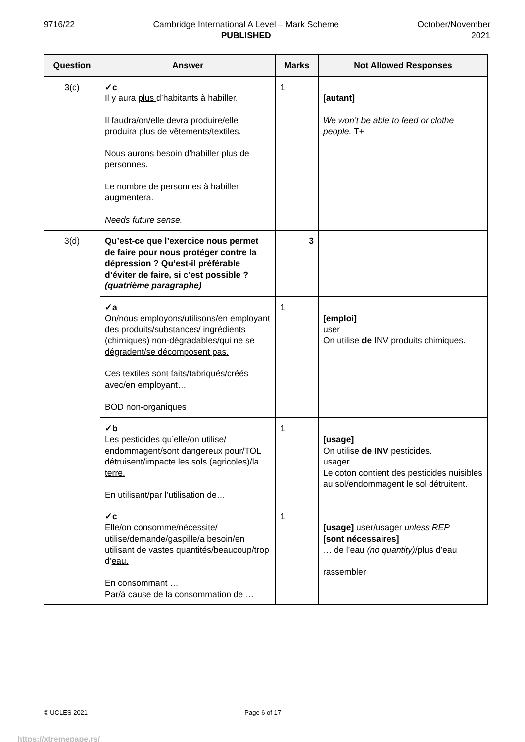9716/22 Cambridge International A Level – Mark Scheme
PUBLISHED
October/November
2021
| Question | Answer | Marks | Not Allowed Responses |
| --- | --- | --- | --- |
| 3(c) | ✓c Il y aura plus d’habitants à habiller. Il faudra/on/elle devra produire/elle produira plus de vêtements/textiles. Nous aurons besoin d’habiller plus de personnes. Le nombre de personnes à habiller augmentera. Needs future sense. | 1 | [autant] We won’t be able to feed or clothe people. T+ |
| 3(d) | Qu’est-ce que l’exercice nous permet de faire pour nous protéger contre la dépression ? Qu’est-il préférable d’éviter de faire, si c’est possible ? (quatrième paragraphe) | 3 | |
| | ✓a On/nous employons/utilisons/en employant des produits/substances/ ingrédients (chimiques) non-dégradables/qui ne se dégradent/se décomposent pas. Ces textiles sont faits/fabriqués/créés avec/en employant… BOD non-organiques | 1 | [emploi] user On utilise de INV produits chimiques. |
| | ✓b Les pesticides qu’elle/on utilise/ endommagent/sont dangereux pour/TOL détruisent/impacte les sols (agricoles)/la terre. En utilisant/par l’utilisation de… | 1 | [usage] On utilise de INV pesticides. usager Le coton contient des pesticides nuisibles au sol/endommagent le sol détruitent. |
| | ✓c Elle/on consomme/nécessite/ utilise/demande/gaspille/a besoin/en utilisant de vastes quantités/beaucoup/trop d’ eau. En consommant … Par/à cause de la consommation de … | 1 | [usage] user/usager unless REP [sont nécessaires] … de l’eau (no quantity) /plus d’eau rassembler |
© UCLES 2021 Page 6 of 17
https://xtremepape.rs/